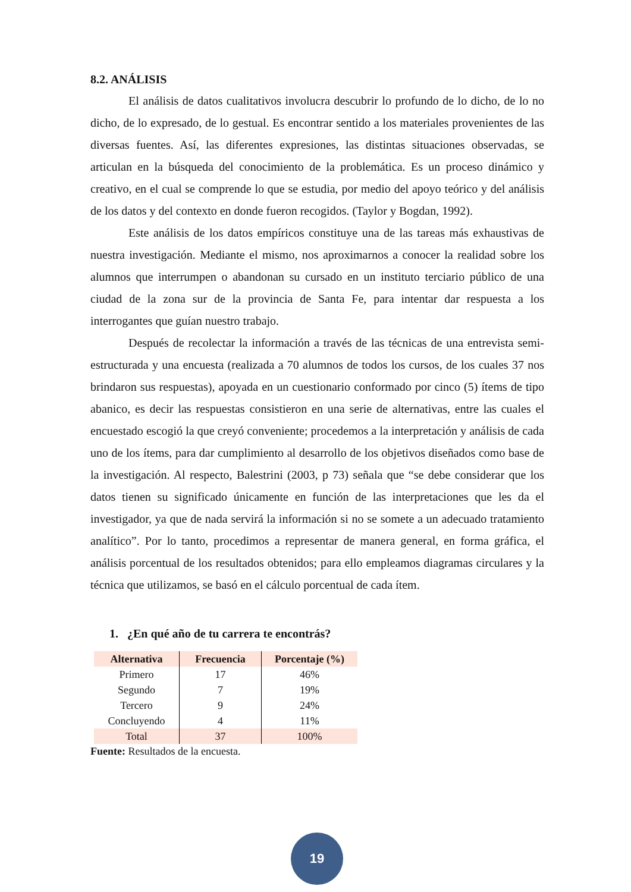8.2. ANÁLISIS
El análisis de datos cualitativos involucra descubrir lo profundo de lo dicho, de lo no dicho, de lo expresado, de lo gestual. Es encontrar sentido a los materiales provenientes de las diversas fuentes. Así, las diferentes expresiones, las distintas situaciones observadas, se articulan en la búsqueda del conocimiento de la problemática. Es un proceso dinámico y creativo, en el cual se comprende lo que se estudia, por medio del apoyo teórico y del análisis de los datos y del contexto en donde fueron recogidos. (Taylor y Bogdan, 1992).
Este análisis de los datos empíricos constituye una de las tareas más exhaustivas de nuestra investigación. Mediante el mismo, nos aproximarnos a conocer la realidad sobre los alumnos que interrumpen o abandonan su cursado en un instituto terciario público de una ciudad de la zona sur de la provincia de Santa Fe, para intentar dar respuesta a los interrogantes que guían nuestro trabajo.
Después de recolectar la información a través de las técnicas de una entrevista semi-estructurada y una encuesta (realizada a 70 alumnos de todos los cursos, de los cuales 37 nos brindaron sus respuestas), apoyada en un cuestionario conformado por cinco (5) ítems de tipo abanico, es decir las respuestas consistieron en una serie de alternativas, entre las cuales el encuestado escogió la que creyó conveniente; procedemos a la interpretación y análisis de cada uno de los ítems, para dar cumplimiento al desarrollo de los objetivos diseñados como base de la investigación. Al respecto, Balestrini (2003, p 73) señala que “se debe considerar que los datos tienen su significado únicamente en función de las interpretaciones que les da el investigador, ya que de nada servirá la información si no se somete a un adecuado tratamiento analítico”. Por lo tanto, procedimos a representar de manera general, en forma gráfica, el análisis porcentual de los resultados obtenidos; para ello empleamos diagramas circulares y la técnica que utilizamos, se basó en el cálculo porcentual de cada ítem.
1. ¿En qué año de tu carrera te encontrás?
| Alternativa | Frecuencia | Porcentaje (%) |
| --- | --- | --- |
| Primero | 17 | 46% |
| Segundo | 7 | 19% |
| Tercero | 9 | 24% |
| Concluyendo | 4 | 11% |
| Total | 37 | 100% |
Fuente: Resultados de la encuesta.
19